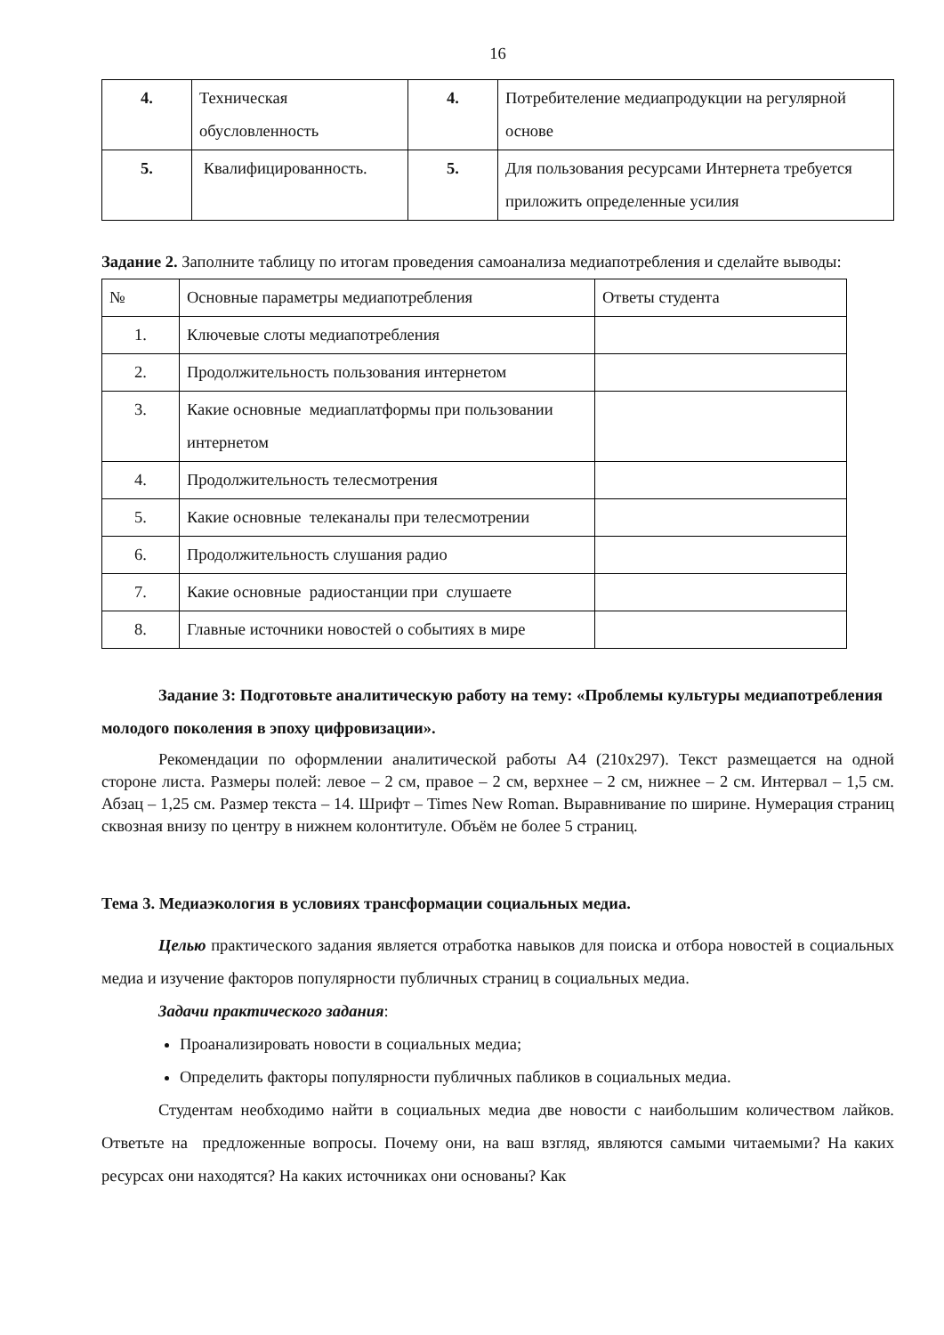16
| 4. | Техническая обусловленность | 4. | Потребителение медиапродукции на регулярной основе |
| 5. | Квалифицированность. | 5. | Для пользования ресурсами Интернета требуется приложить определенные усилия |
Задание 2. Заполните таблицу по итогам проведения самоанализа медиапотребления и сделайте выводы:
| № | Основные параметры медиапотребления | Ответы студента |
| 1. | Ключевые слоты медиапотребления | |
| 2. | Продолжительность пользования интернетом | |
| 3. | Какие основные медиаплатформы при пользовании интернетом | |
| 4. | Продолжительность телесмотрения | |
| 5. | Какие основные телеканалы при телесмотрении | |
| 6. | Продолжительность слушания радио | |
| 7. | Какие основные радиостанции при слушаете | |
| 8. | Главные источники новостей о событиях в мире | |
Задание 3: Подготовьте аналитическую работу на тему: «Проблемы культуры медиапотребления молодого поколения в эпоху цифровизации».
Рекомендации по оформлении аналитической работы А4 (210х297). Текст размещается на одной стороне листа. Размеры полей: левое – 2 см, правое – 2 см, верхнее – 2 см, нижнее – 2 см. Интервал – 1,5 см. Абзац – 1,25 см. Размер текста – 14. Шрифт – Times New Roman. Выравнивание по ширине. Нумерация страниц сквозная внизу по центру в нижнем колонтитуле. Объём не более 5 страниц.
Тема 3. Медиаэкология в условиях трансформации социальных медиа.
Целью практического задания является отработка навыков для поиска и отбора новостей в социальных медиа и изучение факторов популярности публичных страниц в социальных медиа.
Задачи практического задания:
Проанализировать новости в социальных медиа;
Определить факторы популярности публичных пабликов в социальных медиа.
Студентам необходимо найти в социальных медиа две новости с наибольшим количеством лайков. Ответьте на предложенные вопросы. Почему они, на ваш взгляд, являются самыми читаемыми? На каких ресурсах они находятся? На каких источниках они основаны? Как